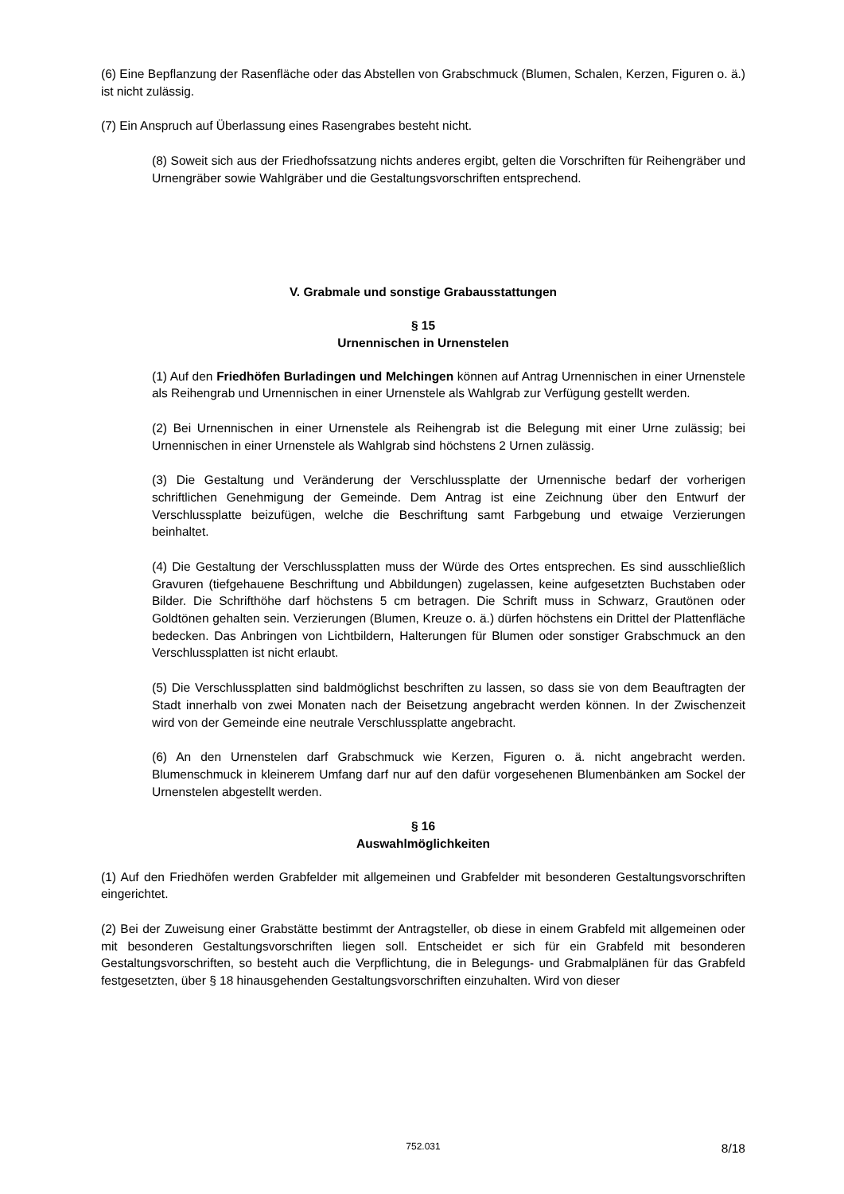(6) Eine Bepflanzung der Rasenfläche oder das Abstellen von Grabschmuck (Blumen, Schalen, Kerzen, Figuren o. ä.) ist nicht zulässig.
(7) Ein Anspruch auf Überlassung eines Rasengrabes besteht nicht.
(8) Soweit sich aus der Friedhofssatzung nichts anderes ergibt, gelten die Vorschriften für Reihengräber und Urnengräber sowie Wahlgräber und die Gestaltungsvorschriften entsprechend.
V. Grabmale und sonstige Grabausstattungen
§ 15
Urnennischen in Urnenstelen
(1) Auf den Friedhöfen Burladingen und Melchingen können auf Antrag Urnennischen in einer Urnenstele als Reihengrab und Urnennischen in einer Urnenstele als Wahlgrab zur Verfügung gestellt werden.
(2) Bei Urnennischen in einer Urnenstele als Reihengrab ist die Belegung mit einer Urne zulässig; bei Urnennischen in einer Urnenstele als Wahlgrab sind höchstens 2 Urnen zulässig.
(3) Die Gestaltung und Veränderung der Verschlussplatte der Urnennische bedarf der vorherigen schriftlichen Genehmigung der Gemeinde. Dem Antrag ist eine Zeichnung über den Entwurf der Verschlussplatte beizufügen, welche die Beschriftung samt Farbgebung und etwaige Verzierungen beinhaltet.
(4) Die Gestaltung der Verschlussplatten muss der Würde des Ortes entsprechen. Es sind ausschließlich Gravuren (tiefgehauene Beschriftung und Abbildungen) zugelassen, keine aufgesetzten Buchstaben oder Bilder. Die Schrifthöhe darf höchstens 5 cm betragen. Die Schrift muss in Schwarz, Grautönen oder Goldtönen gehalten sein. Verzierungen (Blumen, Kreuze o. ä.) dürfen höchstens ein Drittel der Plattenfläche bedecken. Das Anbringen von Lichtbildern, Halterungen für Blumen oder sonstiger Grabschmuck an den Verschlussplatten ist nicht erlaubt.
(5) Die Verschlussplatten sind baldmöglichst beschriften zu lassen, so dass sie von dem Beauftragten der Stadt innerhalb von zwei Monaten nach der Beisetzung angebracht werden können. In der Zwischenzeit wird von der Gemeinde eine neutrale Verschlussplatte angebracht.
(6) An den Urnenstelen darf Grabschmuck wie Kerzen, Figuren o. ä. nicht angebracht werden. Blumenschmuck in kleinerem Umfang darf nur auf den dafür vorgesehenen Blumenbänken am Sockel der Urnenstelen abgestellt werden.
§ 16
Auswahlmöglichkeiten
(1) Auf den Friedhöfen werden Grabfelder mit allgemeinen und Grabfelder mit besonderen Gestaltungsvorschriften eingerichtet.
(2) Bei der Zuweisung einer Grabstätte bestimmt der Antragsteller, ob diese in einem Grabfeld mit allgemeinen oder mit besonderen Gestaltungsvorschriften liegen soll. Entscheidet er sich für ein Grabfeld mit besonderen Gestaltungsvorschriften, so besteht auch die Verpflichtung, die in Belegungs- und Grabmalplänen für das Grabfeld festgesetzten, über § 18 hinausgehenden Gestaltungsvorschriften einzuhalten. Wird von dieser
752.031 8/18